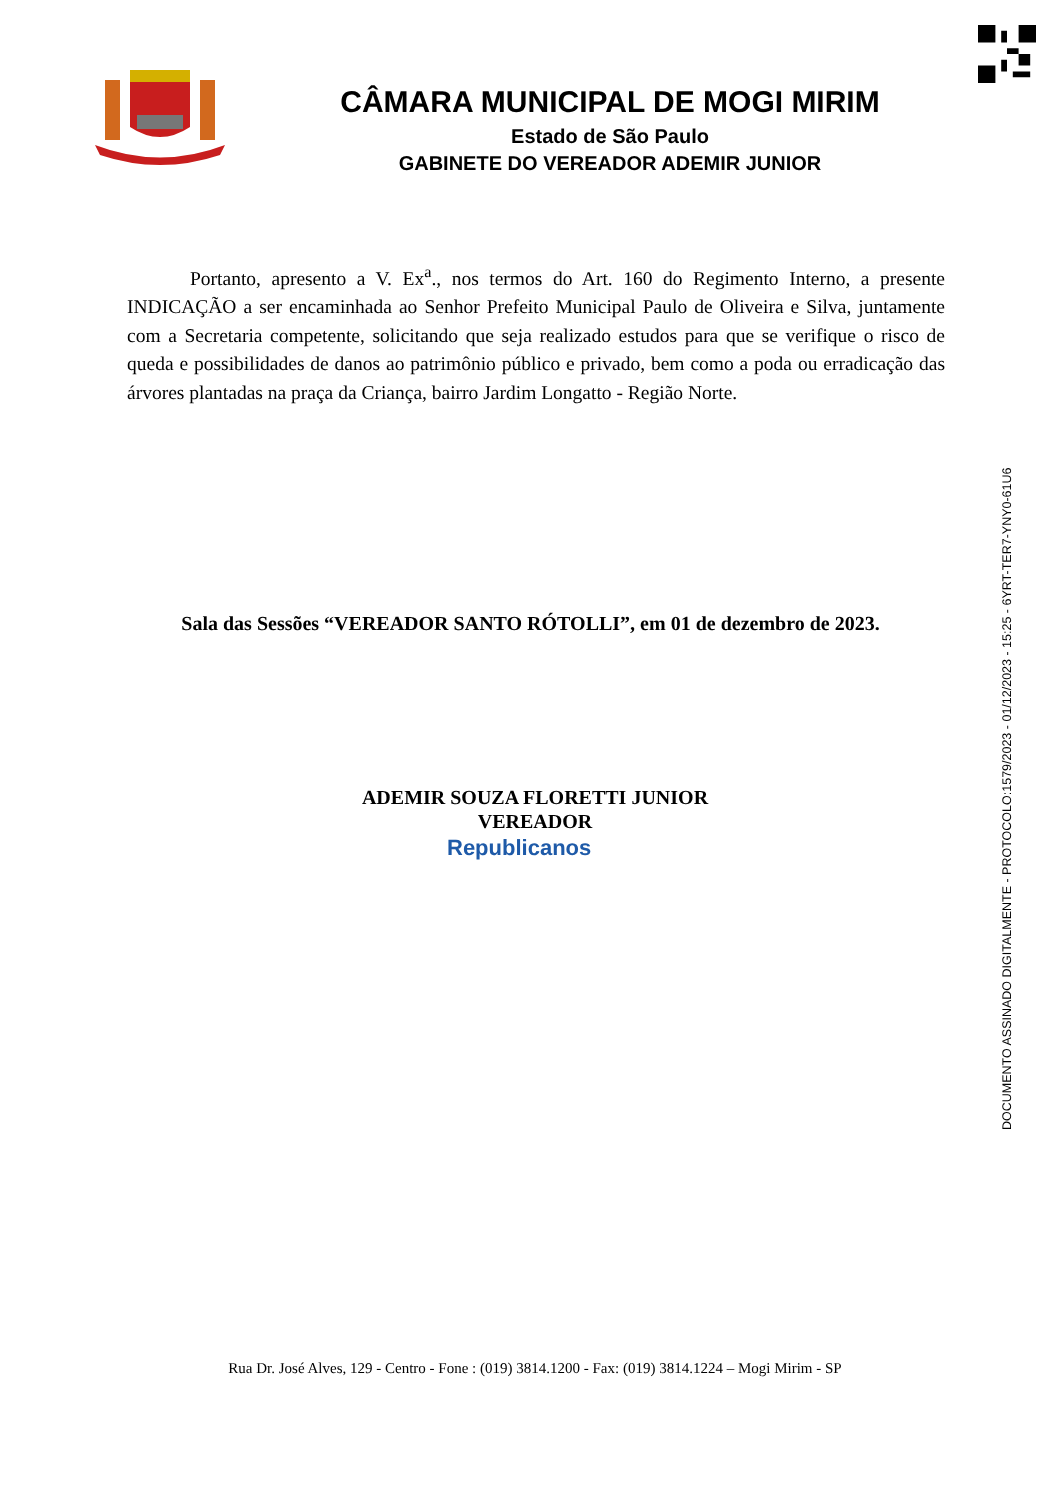CÂMARA MUNICIPAL DE MOGI MIRIM
Estado de São Paulo
GABINETE DO VEREADOR ADEMIR JUNIOR
Portanto, apresento a V. Ex<sup>a</sup>., nos termos do Art. 160 do Regimento Interno, a presente INDICAÇÃO a ser encaminhada ao Senhor Prefeito Municipal Paulo de Oliveira e Silva, juntamente com a Secretaria competente, solicitando que seja realizado estudos para que se verifique o risco de queda e possibilidades de danos ao patrimônio público e privado, bem como a poda ou erradicação das árvores plantadas na praça da Criança, bairro Jardim Longatto - Região Norte.
Sala das Sessões “VEREADOR SANTO RÓTOLLI”, em 01 de dezembro de 2023.
ADEMIR SOUZA FLORETTI JUNIOR
VEREADOR
Republicanos
Rua Dr. José Alves, 129 - Centro - Fone : (019) 3814.1200 - Fax: (019) 3814.1224 – Mogi Mirim - SP
DOCUMENTO ASSINADO DIGITALMENTE - PROTOCOLO:1579/2023 - 01/12/2023 - 15:25 - 6YRT-TER7-YNY0-61U6